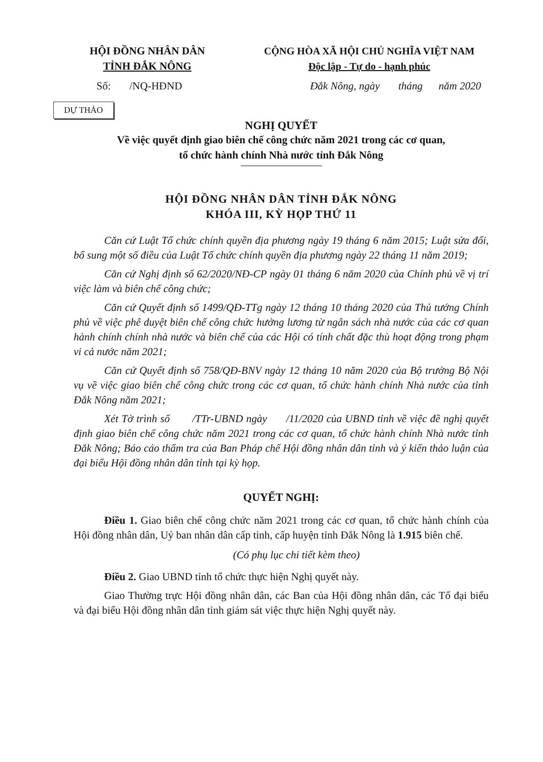HỘI ĐỒNG NHÂN DÂN
TỈNH ĐẮK NÔNG
CỘNG HÒA XÃ HỘI CHỦ NGHĨA VIỆT NAM
Độc lập - Tự do - hạnh phúc
Số: /NQ-HĐND Đắk Nông, ngày tháng năm 2020
DỰ THẢO
NGHỊ QUYẾT
Về việc quyết định giao biên chế công chức năm 2021 trong các cơ quan,
tổ chức hành chính Nhà nước tỉnh Đắk Nông
HỘI ĐỒNG NHÂN DÂN TỈNH ĐẮK NÔNG
KHÓA III, KỲ HỌP THỨ 11
Căn cứ Luật Tổ chức chính quyền địa phương ngày 19 tháng 6 năm 2015; Luật sửa đổi, bổ sung một số điều của Luật Tổ chức chính quyền địa phương ngày 22 tháng 11 năm 2019;
Căn cứ Nghị định số 62/2020/NĐ-CP ngày 01 tháng 6 năm 2020 của Chính phủ về vị trí việc làm và biên chế công chức;
Căn cứ Quyết định số 1499/QĐ-TTg ngày 12 tháng 10 tháng 2020 của Thủ tướng Chính phủ về việc phê duyệt biên chế công chức hưởng lương từ ngân sách nhà nước của các cơ quan hành chính chính nhà nước và biên chế của các Hội có tính chất đặc thù hoạt động trong phạm vi cả nước năm 2021;
Căn cứ Quyết định số 758/QĐ-BNV ngày 12 tháng 10 năm 2020 của Bộ trưởng Bộ Nội vụ về việc giao biên chế công chức trong các cơ quan, tổ chức hành chính Nhà nước của tỉnh Đắk Nông năm 2021;
Xét Tờ trình số /TTr-UBND ngày /11/2020 của UBND tỉnh về việc đề nghị quyết định giao biên chế công chức năm 2021 trong các cơ quan, tổ chức hành chính Nhà nước tỉnh Đắk Nông; Báo cáo thẩm tra của Ban Pháp chế Hội đồng nhân dân tỉnh và ý kiến thảo luận của đại biểu Hội đồng nhân dân tỉnh tại kỳ họp.
QUYẾT NGHỊ:
Điều 1. Giao biên chế công chức năm 2021 trong các cơ quan, tổ chức hành chính của Hội đồng nhân dân, Uỷ ban nhân dân cấp tỉnh, cấp huyện tỉnh Đắk Nông là 1.915 biên chế.
(Có phụ lục chi tiết kèm theo)
Điều 2. Giao UBND tỉnh tổ chức thực hiện Nghị quyết này.
Giao Thường trực Hội đồng nhân dân, các Ban của Hội đồng nhân dân, các Tổ đại biểu và đại biểu Hội đồng nhân dân tỉnh giám sát việc thực hiện Nghị quyết này.